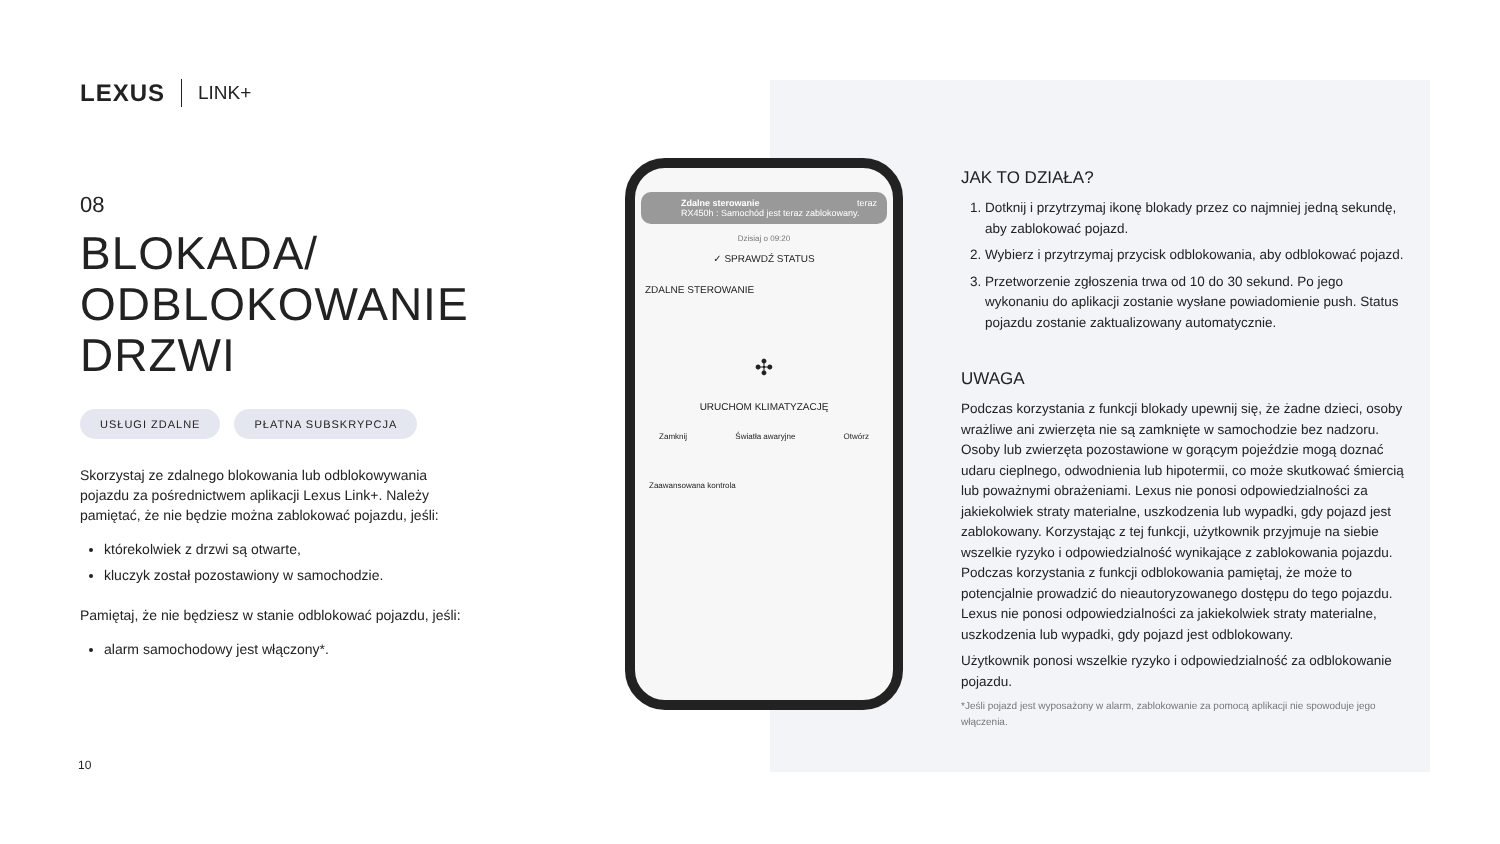LEXUS LINK+
08
BLOKADA/
ODBLOKOWANIE
DRZWI
USŁUGI ZDALNE PŁATNA SUBSKRYPCJA
Skorzystaj ze zdalnego blokowania lub odblokowywania pojazdu za pośrednictwem aplikacji Lexus Link+. Należy pamiętać, że nie będzie można zablokować pojazdu, jeśli:
którekolwiek z drzwi są otwarte,
kluczyk został pozostawiony w samochodzie.
Pamiętaj, że nie będziesz w stanie odblokować pojazdu, jeśli:
alarm samochodowy jest włączony*.
Zdalne sterowanie teraz
RX450h : Samochód jest teraz zablokowany.
Dzisiaj o 09:20
✓ SPRAWDŹ STATUS
ZDALNE STEROWANIE
✣
URUCHOM KLIMATYZACJĘ
Zamknij Światła awaryjne Otwórz
Zaawansowana kontrola
JAK TO DZIAŁA?
1. Dotknij i przytrzymaj ikonę blokady przez co najmniej jedną sekundę, aby zablokować pojazd.
2. Wybierz i przytrzymaj przycisk odblokowania, aby odblokować pojazd.
3. Przetworzenie zgłoszenia trwa od 10 do 30 sekund. Po jego wykonaniu do aplikacji zostanie wysłane powiadomienie push. Status pojazdu zostanie zaktualizowany automatycznie.
UWAGA
Podczas korzystania z funkcji blokady upewnij się, że żadne dzieci, osoby wrażliwe ani zwierzęta nie są zamknięte w samochodzie bez nadzoru. Osoby lub zwierzęta pozostawione w gorącym pojeździe mogą doznać udaru cieplnego, odwodnienia lub hipotermii, co może skutkować śmiercią lub poważnymi obrażeniami. Lexus nie ponosi odpowiedzialności za jakiekolwiek straty materialne, uszkodzenia lub wypadki, gdy pojazd jest zablokowany. Korzystając z tej funkcji, użytkownik przyjmuje na siebie wszelkie ryzyko i odpowiedzialność wynikające z zablokowania pojazdu. Podczas korzystania z funkcji odblokowania pamiętaj, że może to potencjalnie prowadzić do nieautoryzowanego dostępu do tego pojazdu. Lexus nie ponosi odpowiedzialności za jakiekolwiek straty materialne, uszkodzenia lub wypadki, gdy pojazd jest odblokowany.
Użytkownik ponosi wszelkie ryzyko i odpowiedzialność za odblokowanie pojazdu.
*Jeśli pojazd jest wyposażony w alarm, zablokowanie za pomocą aplikacji nie spowoduje jego włączenia.
10